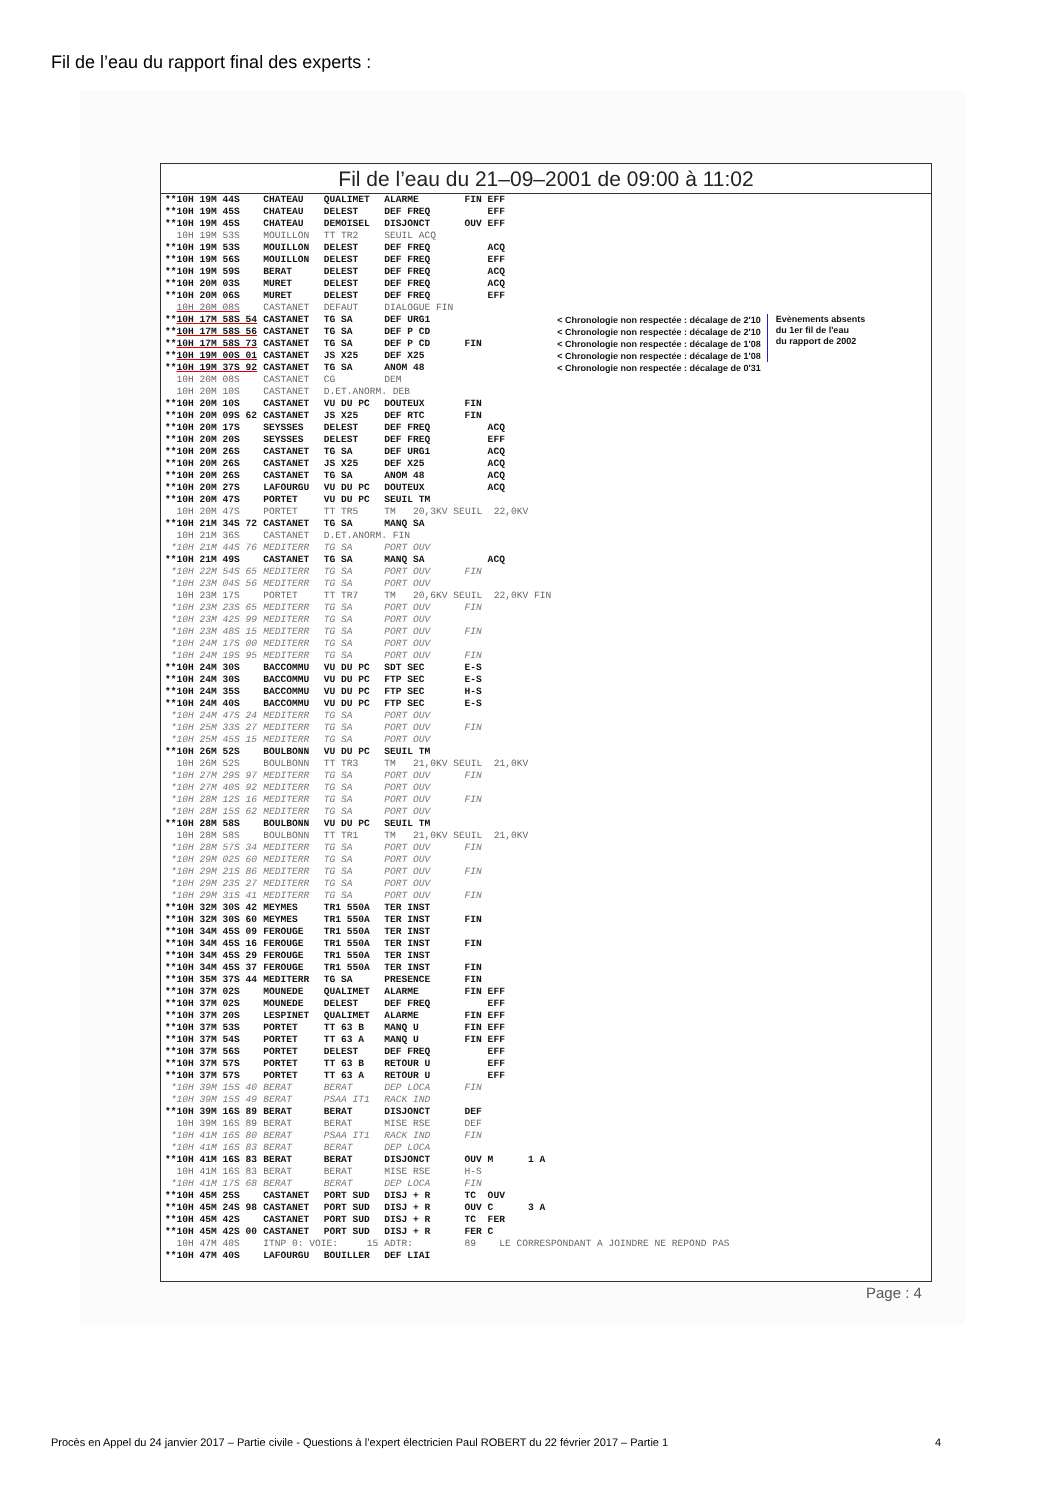Fil de l’eau du rapport final des experts :
Fil de l’eau du 21–09–2001 de 09:00 à 11:02
| **10H 19M 44S | CHATEAU | QUALIMET | ALARME | FIN EFF | | |
| **10H 19M 45S | CHATEAU | DELEST | DEF FREQ | EFF | | |
| **10H 19M 45S | CHATEAU | DEMOISEL | DISJONCT | OUV EFF | | |
| 10H 19M 53S | MOUILLON | TT TR2 | SEUIL ACQ | | | |
| **10H 19M 53S | MOUILLON | DELEST | DEF FREQ | ACQ | | |
| **10H 19M 56S | MOUILLON | DELEST | DEF FREQ | EFF | | |
| **10H 19M 59S | BERAT | DELEST | DEF FREQ | ACQ | | |
| **10H 20M 03S | MURET | DELEST | DEF FREQ | ACQ | | |
| **10H 20M 06S | MURET | DELEST | DEF FREQ | EFF | | |
| 10H 20M 08S | CASTANET | DEFAUT | DIALOGUE FIN | | | |
| ** 10H 17M 58S 54 | CASTANET | TG SA | DEF URG1 | | < Chronologie non respectée : décalage de 2'10 | Evènements absents du 1er fil de l'eau du rapport de 2002 |
| ** 10H 17M 58S 56 | CASTANET | TG SA | DEF P CD | | < Chronologie non respectée : décalage de 2'10 | |
| ** 10H 17M 58S 73 | CASTANET | TG SA | DEF P CD | FIN | < Chronologie non respectée : décalage de 1'08 | |
| ** 10H 19M 00S 01 | CASTANET | JS X25 | DEF X25 | | < Chronologie non respectée : décalage de 1'08 | |
| ** 10H 19M 37S 92 | CASTANET | TG SA | ANOM 48 | | < Chronologie non respectée : décalage de 0'31 | |
| 10H 20M 08S | CASTANET | CG | DEM | | | |
| 10H 20M 10S | CASTANET | D.ET.ANORM. DEB | | | | |
| **10H 20M 10S | CASTANET | VU DU PC | DOUTEUX | FIN | | |
| **10H 20M 09S 62 | CASTANET | JS X25 | DEF RTC | FIN | | |
| **10H 20M 17S | SEYSSES | DELEST | DEF FREQ | ACQ | | |
| **10H 20M 20S | SEYSSES | DELEST | DEF FREQ | EFF | | |
| **10H 20M 26S | CASTANET | TG SA | DEF URG1 | ACQ | | |
| **10H 20M 26S | CASTANET | JS X25 | DEF X25 | ACQ | | |
| **10H 20M 26S | CASTANET | TG SA | ANOM 48 | ACQ | | |
| **10H 20M 27S | LAFOURGU | VU DU PC | DOUTEUX | ACQ | | |
| **10H 20M 47S | PORTET | VU DU PC | SEUIL TM | | | |
| 10H 20M 47S | PORTET | TT TR5 | TM 20,3KV SEUIL 22,0KV | | | |
| **10H 21M 34S 72 | CASTANET | TG SA | MANQ SA | | | |
| 10H 21M 36S | CASTANET | D.ET.ANORM. FIN | | | | |
| *10H 21M 44S 76 | MEDITERR | TG SA | PORT OUV | | | |
| **10H 21M 49S | CASTANET | TG SA | MANQ SA | ACQ | | |
| *10H 22M 54S 65 | MEDITERR | TG SA | PORT OUV | FIN | | |
| *10H 23M 04S 56 | MEDITERR | TG SA | PORT OUV | | | |
| 10H 23M 17S | PORTET | TT TR7 | TM 20,6KV SEUIL 22,0KV FIN | | | |
| *10H 23M 23S 65 | MEDITERR | TG SA | PORT OUV | FIN | | |
| *10H 23M 42S 99 | MEDITERR | TG SA | PORT OUV | | | |
| *10H 23M 48S 15 | MEDITERR | TG SA | PORT OUV | FIN | | |
| *10H 24M 17S 00 | MEDITERR | TG SA | PORT OUV | | | |
| *10H 24M 19S 95 | MEDITERR | TG SA | PORT OUV | FIN | | |
| **10H 24M 30S | BACCOMMU | VU DU PC | SDT SEC | E-S | | |
| **10H 24M 30S | BACCOMMU | VU DU PC | FTP SEC | E-S | | |
| **10H 24M 35S | BACCOMMU | VU DU PC | FTP SEC | H-S | | |
| **10H 24M 40S | BACCOMMU | VU DU PC | FTP SEC | E-S | | |
| *10H 24M 47S 24 | MEDITERR | TG SA | PORT OUV | | | |
| *10H 25M 33S 27 | MEDITERR | TG SA | PORT OUV | FIN | | |
| *10H 25M 45S 15 | MEDITERR | TG SA | PORT OUV | | | |
| **10H 26M 52S | BOULBONN | VU DU PC | SEUIL TM | | | |
| 10H 26M 52S | BOULBONN | TT TR3 | TM 21,0KV SEUIL 21,0KV | | | |
| *10H 27M 29S 97 | MEDITERR | TG SA | PORT OUV | FIN | | |
| *10H 27M 40S 92 | MEDITERR | TG SA | PORT OUV | | | |
| *10H 28M 12S 16 | MEDITERR | TG SA | PORT OUV | FIN | | |
| *10H 28M 15S 62 | MEDITERR | TG SA | PORT OUV | | | |
| **10H 28M 58S | BOULBONN | VU DU PC | SEUIL TM | | | |
| 10H 28M 58S | BOULBONN | TT TR1 | TM 21,0KV SEUIL 21,0KV | | | |
| *10H 28M 57S 34 | MEDITERR | TG SA | PORT OUV | FIN | | |
| *10H 29M 02S 60 | MEDITERR | TG SA | PORT OUV | | | |
| *10H 29M 21S 86 | MEDITERR | TG SA | PORT OUV | FIN | | |
| *10H 29M 23S 27 | MEDITERR | TG SA | PORT OUV | | | |
| *10H 29M 31S 41 | MEDITERR | TG SA | PORT OUV | FIN | | |
| **10H 32M 30S 42 | MEYMES | TR1 550A | TER INST | | | |
| **10H 32M 30S 60 | MEYMES | TR1 550A | TER INST | FIN | | |
| **10H 34M 45S 09 | FEROUGE | TR1 550A | TER INST | | | |
| **10H 34M 45S 16 | FEROUGE | TR1 550A | TER INST | FIN | | |
| **10H 34M 45S 29 | FEROUGE | TR1 550A | TER INST | | | |
| **10H 34M 45S 37 | FEROUGE | TR1 550A | TER INST | FIN | | |
| **10H 35M 37S 44 | MEDITERR | TG SA | PRESENCE | FIN | | |
| **10H 37M 02S | MOUNEDE | QUALIMET | ALARME | FIN EFF | | |
| **10H 37M 02S | MOUNEDE | DELEST | DEF FREQ | EFF | | |
| **10H 37M 20S | LESPINET | QUALIMET | ALARME | FIN EFF | | |
| **10H 37M 53S | PORTET | TT 63 B | MANQ U | FIN EFF | | |
| **10H 37M 54S | PORTET | TT 63 A | MANQ U | FIN EFF | | |
| **10H 37M 56S | PORTET | DELEST | DEF FREQ | EFF | | |
| **10H 37M 57S | PORTET | TT 63 B | RETOUR U | EFF | | |
| **10H 37M 57S | PORTET | TT 63 A | RETOUR U | EFF | | |
| *10H 39M 15S 40 | BERAT | BERAT | DEP LOCA | FIN | | |
| *10H 39M 15S 49 | BERAT | PSAA IT1 | RACK IND | | | |
| **10H 39M 16S 89 | BERAT | BERAT | DISJONCT | DEF | | |
| 10H 39M 16S 89 | BERAT | BERAT | MISE RSE | DEF | | |
| *10H 41M 16S 80 | BERAT | PSAA IT1 | RACK IND | FIN | | |
| *10H 41M 16S 83 | BERAT | BERAT | DEP LOCA | | | |
| **10H 41M 16S 83 | BERAT | BERAT | DISJONCT | OUV M 1 A | | |
| 10H 41M 16S 83 | BERAT | BERAT | MISE RSE | H-S | | |
| *10H 41M 17S 68 | BERAT | BERAT | DEP LOCA | FIN | | |
| **10H 45M 25S | CASTANET | PORT SUD | DISJ + R | TC OUV | | |
| **10H 45M 24S 98 | CASTANET | PORT SUD | DISJ + R | OUV C 3 A | | |
| **10H 45M 42S | CASTANET | PORT SUD | DISJ + R | TC FER | | |
| **10H 45M 42S 00 | CASTANET | PORT SUD | DISJ + R | FER C | | |
| 10H 47M 40S | ITNP 0: VOIE: 15 | | ADTR: | 89 LE CORRESPONDANT A JOINDRE NE REPOND PAS | | |
| **10H 47M 40S | LAFOURGU | BOUILLER | DEF LIAI | | | |
Page : 4
Procès en Appel du 24 janvier 2017 – Partie civile - Questions à l’expert électricien Paul ROBERT du 22 février 2017 – Partie 1 4